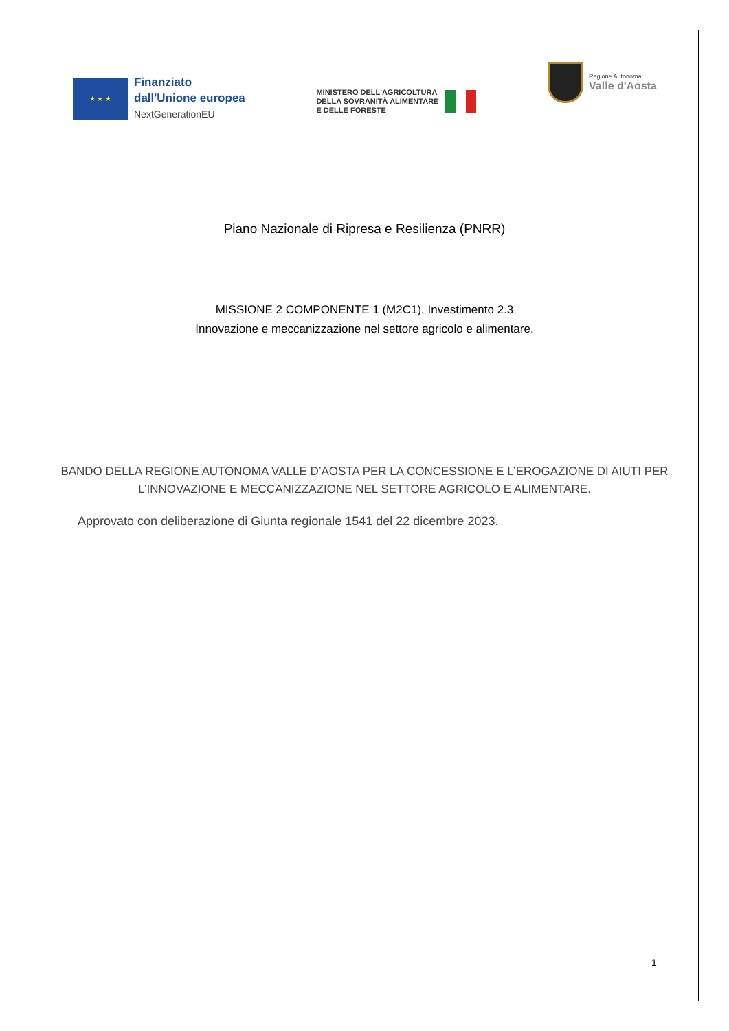★ ★ ★
Finanziato
dall'Unione europea
NextGenerationEU
MINISTERO DELL'AGRICOLTURA
DELLA SOVRANITÀ ALIMENTARE
E DELLE FORESTE
Regione Autonoma
Valle d'Aosta
Piano Nazionale di Ripresa e Resilienza (PNRR)
MISSIONE 2 COMPONENTE 1 (M2C1), Investimento 2.3
Innovazione e meccanizzazione nel settore agricolo e alimentare.
BANDO DELLA REGIONE AUTONOMA VALLE D’AOSTA PER LA CONCESSIONE E L’EROGAZIONE DI AIUTI PER
L’INNOVAZIONE E MECCANIZZAZIONE NEL SETTORE AGRICOLO E ALIMENTARE.
Approvato con deliberazione di Giunta regionale 1541 del 22 dicembre 2023.
1